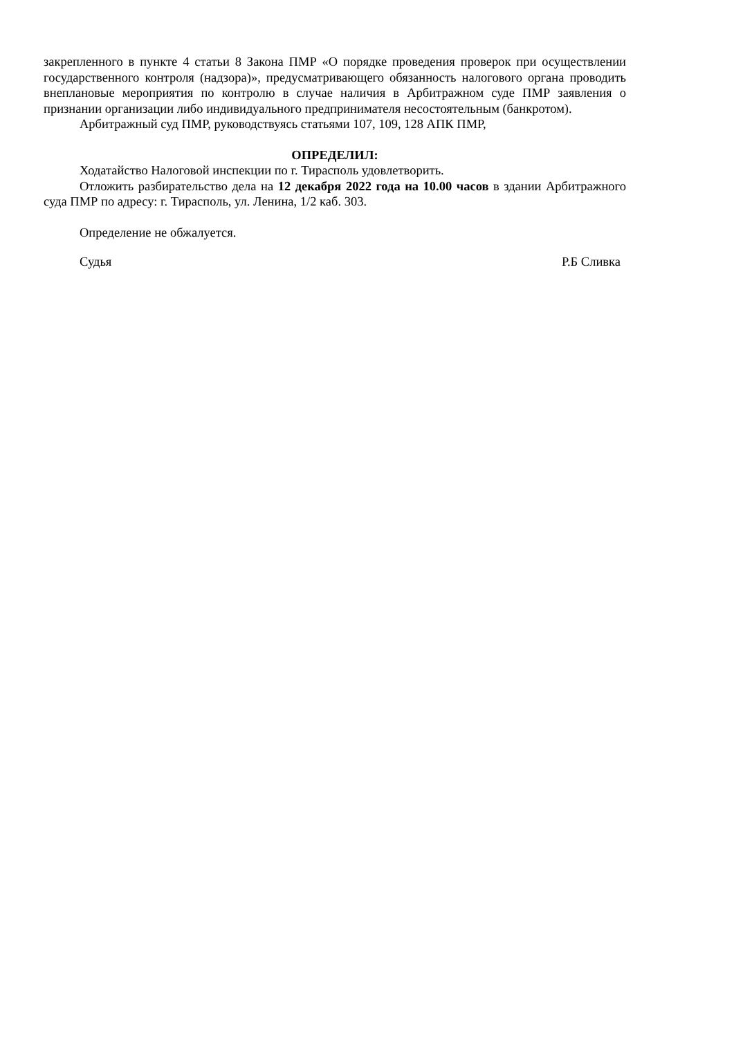закрепленного в пункте 4 статьи 8 Закона ПМР «О порядке проведения проверок при осуществлении государственного контроля (надзора)», предусматривающего обязанность налогового органа проводить внеплановые мероприятия по контролю в случае наличия в Арбитражном суде ПМР заявления о признании организации либо индивидуального предпринимателя несостоятельным (банкротом).
Арбитражный суд ПМР, руководствуясь статьями 107, 109, 128 АПК ПМР,
ОПРЕДЕЛИЛ:
Ходатайство Налоговой инспекции по г. Тирасполь удовлетворить.
Отложить разбирательство дела на 12 декабря 2022 года на 10.00 часов в здании Арбитражного суда ПМР по адресу: г. Тирасполь, ул. Ленина, 1/2 каб. 303.
Определение не обжалуется.
Судья Р.Б Сливка